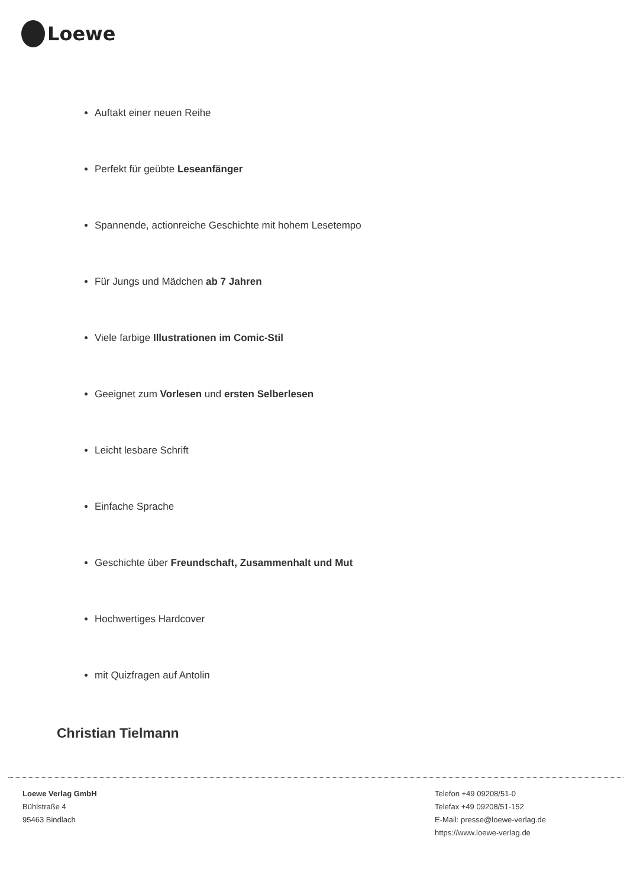Loewe
Auftakt einer neuen Reihe
Perfekt für geübte Leseanfänger
Spannende, actionreiche Geschichte mit hohem Lesetempo
Für Jungs und Mädchen ab 7 Jahren
Viele farbige Illustrationen im Comic-Stil
Geeignet zum Vorlesen und ersten Selberlesen
Leicht lesbare Schrift
Einfache Sprache
Geschichte über Freundschaft, Zusammenhalt und Mut
Hochwertiges Hardcover
mit Quizfragen auf Antolin
Christian Tielmann
Loewe Verlag GmbH
Bühlstraße 4
95463 Bindlach
Telefon +49 09208/51-0
Telefax +49 09208/51-152
E-Mail: presse@loewe-verlag.de
https://www.loewe-verlag.de